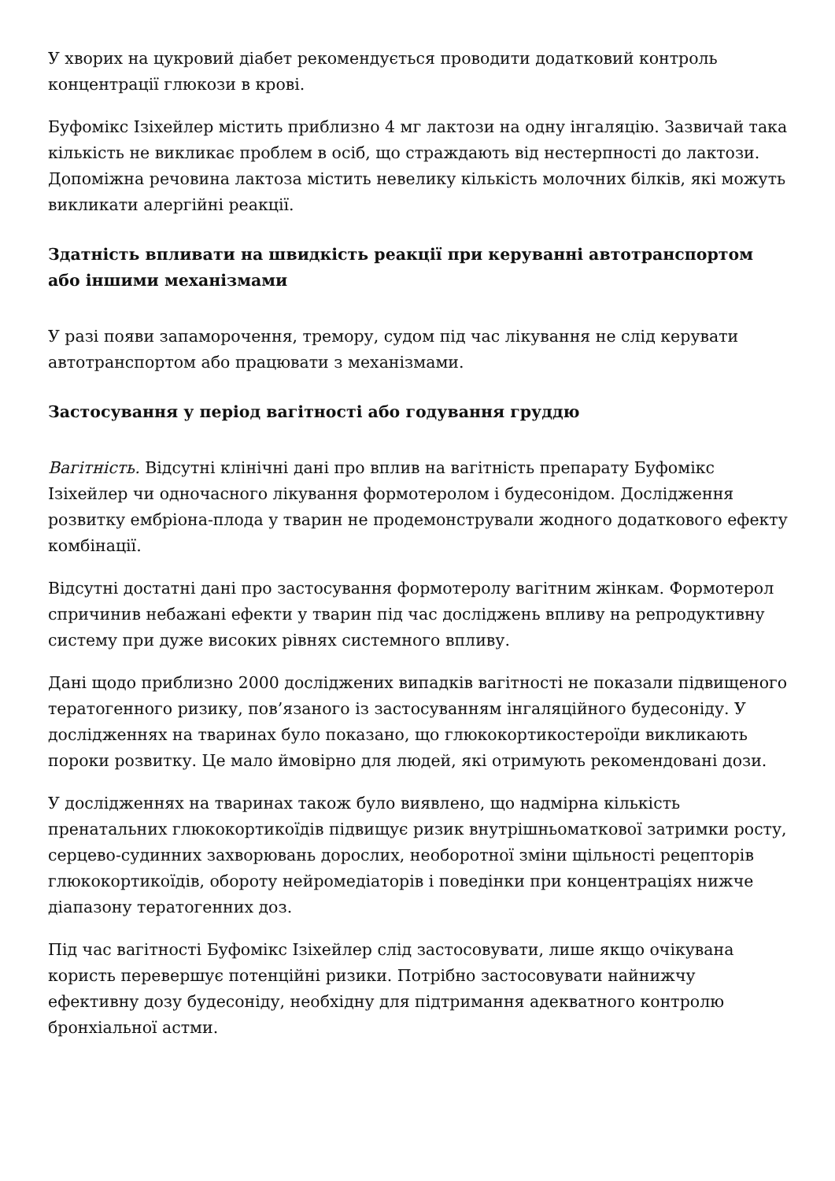У хворих на цукровий діабет рекомендується проводити додатковий контроль концентрації глюкози в крові.
Буфомікс Ізіхейлер містить приблизно 4 мг лактози на одну інгаляцію. Зазвичай така кількість не викликає проблем в осіб, що страждають від нестерпності до лактози. Допоміжна речовина лактоза містить невелику кількість молочних білків, які можуть викликати алергійні реакції.
Здатність впливати на швидкість реакції при керуванні автотранспортом або іншими механізмами
У разі появи запаморочення, тремору, судом під час лікування не слід керувати автотранспортом або працювати з механізмами.
Застосування у період вагітності або годування груддю
Вагітність. Відсутні клінічні дані про вплив на вагітність препарату Буфомікс Ізіхейлер чи одночасного лікування формотеролом і будесонідом. Дослідження розвитку ембріона-плода у тварин не продемонстрували жодного додаткового ефекту комбінації.
Відсутні достатні дані про застосування формотеролу вагітним жінкам. Формотерол спричинив небажані ефекти у тварин під час досліджень впливу на репродуктивну систему при дуже високих рівнях системного впливу.
Дані щодо приблизно 2000 досліджених випадків вагітності не показали підвищеного тератогенного ризику, пов’язаного із застосуванням інгаляційного будесоніду. У дослідженнях на тваринах було показано, що глюкокортикостероїди викликають пороки розвитку. Це мало ймовірно для людей, які отримують рекомендовані дози.
У дослідженнях на тваринах також було виявлено, що надмірна кількість пренатальних глюкокортикоїдів підвищує ризик внутрішньоматкової затримки росту, серцево-судинних захворювань дорослих, необоротної зміни щільності рецепторів глюкокортикоїдів, обороту нейромедіаторів і поведінки при концентраціях нижче діапазону тератогенних доз.
Під час вагітності Буфомікс Ізіхейлер слід застосовувати, лише якщо очікувана користь перевершує потенційні ризики. Потрібно застосовувати найнижчу ефективну дозу будесоніду, необхідну для підтримання адекватного контролю бронхіальної астми.